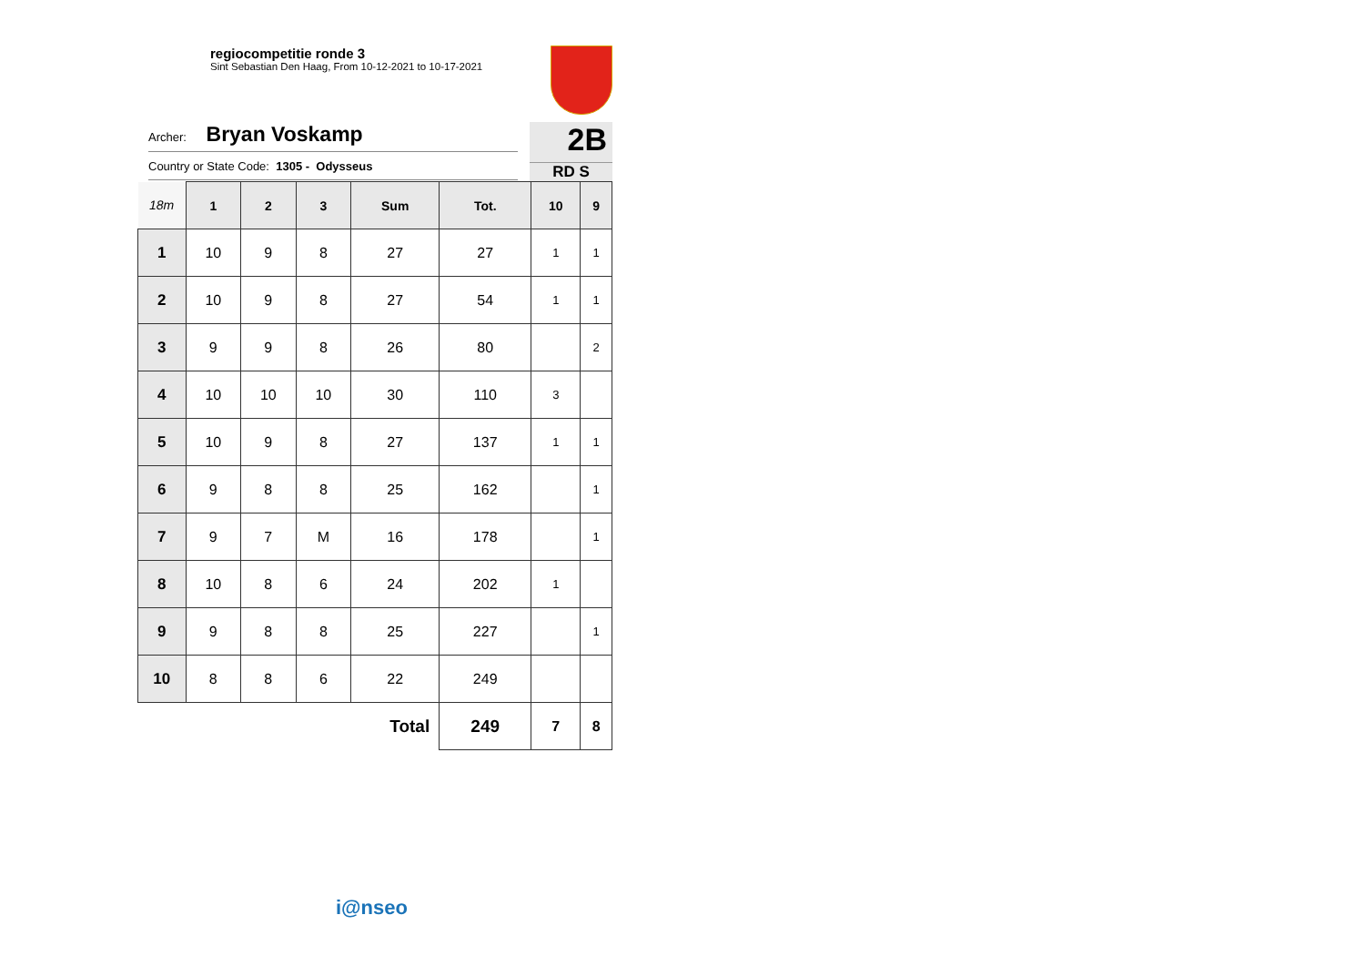regiocompetitie ronde 3
Sint Sebastian Den Haag, From 10-12-2021 to 10-17-2021
Archer: Bryan Voskamp
Country or State Code: 1305 - Odysseus
2B
RD S
| 18m | 1 | 2 | 3 | Sum | Tot. | 10 | 9 |
| --- | --- | --- | --- | --- | --- | --- | --- |
| 1 | 10 | 9 | 8 | 27 | 27 | 1 | 1 |
| 2 | 10 | 9 | 8 | 27 | 54 | 1 | 1 |
| 3 | 9 | 9 | 8 | 26 | 80 | | 2 |
| 4 | 10 | 10 | 10 | 30 | 110 | 3 | |
| 5 | 10 | 9 | 8 | 27 | 137 | 1 | 1 |
| 6 | 9 | 8 | 8 | 25 | 162 | | 1 |
| 7 | 9 | 7 | M | 16 | 178 | | 1 |
| 8 | 10 | 8 | 6 | 24 | 202 | 1 | |
| 9 | 9 | 8 | 8 | 25 | 227 | | 1 |
| 10 | 8 | 8 | 6 | 22 | 249 | | |
| Total | | | | | 249 | 7 | 8 |
i@nseo